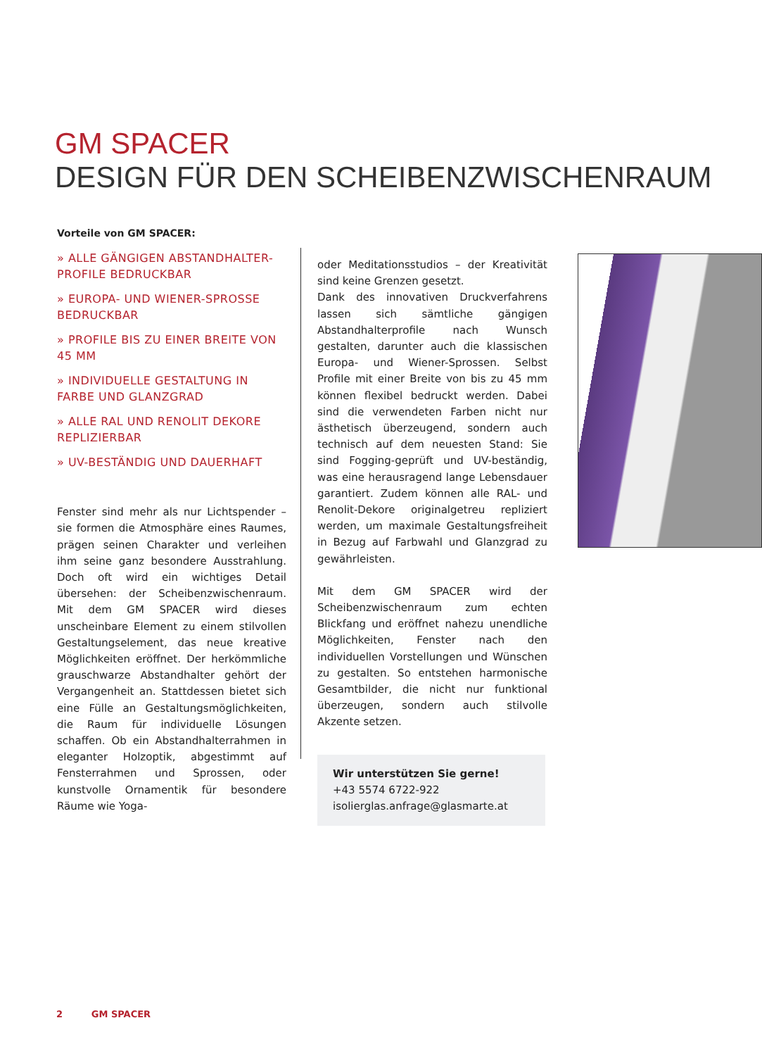GM SPACER
DESIGN FÜR DEN SCHEIBENZWISCHENRAUM
Vorteile von GM SPACER:
» ALLE GÄNGIGEN ABSTANDHALTER-PROFILE BEDRUCKBAR
» EUROPA- UND WIENER-SPROSSE BEDRUCKBAR
» PROFILE BIS ZU EINER BREITE VON 45 MM
» INDIVIDUELLE GESTALTUNG IN FARBE UND GLANZGRAD
» ALLE RAL UND RENOLIT DEKORE REPLIZIERBAR
» UV-BESTÄNDIG UND DAUERHAFT
Fenster sind mehr als nur Lichtspender – sie formen die Atmosphäre eines Raumes, prägen seinen Charakter und verleihen ihm seine ganz besondere Ausstrahlung. Doch oft wird ein wichtiges Detail übersehen: der Scheibenzwischenraum. Mit dem GM SPACER wird dieses unscheinbare Element zu einem stilvollen Gestaltungselement, das neue kreative Möglichkeiten eröffnet. Der herkömmliche grauschwarze Abstandhalter gehört der Vergangenheit an. Stattdessen bietet sich eine Fülle an Gestaltungsmöglichkeiten, die Raum für individuelle Lösungen schaffen. Ob ein Abstandhalterrahmen in eleganter Holzoptik, abgestimmt auf Fensterrahmen und Sprossen, oder kunstvolle Ornamentik für besondere Räume wie Yoga-
oder Meditationsstudios – der Kreativität sind keine Grenzen gesetzt.
Dank des innovativen Druckverfahrens lassen sich sämtliche gängigen Abstandhalterprofile nach Wunsch gestalten, darunter auch die klassischen Europa- und Wiener-Sprossen. Selbst Profile mit einer Breite von bis zu 45 mm können flexibel bedruckt werden. Dabei sind die verwendeten Farben nicht nur ästhetisch überzeugend, sondern auch technisch auf dem neuesten Stand: Sie sind Fogging-geprüft und UV-beständig, was eine herausragend lange Lebensdauer garantiert. Zudem können alle RAL- und Renolit-Dekore originalgetreu repliziert werden, um maximale Gestaltungsfreiheit in Bezug auf Farbwahl und Glanzgrad zu gewährleisten.
Mit dem GM SPACER wird der Scheibenzwischenraum zum echten Blickfang und eröffnet nahezu unendliche Möglichkeiten, Fenster nach den individuellen Vorstellungen und Wünschen zu gestalten. So entstehen harmonische Gesamtbilder, die nicht nur funktional überzeugen, sondern auch stilvolle Akzente setzen.
Wir unterstützen Sie gerne!
+43 5574 6722-922
isolierglas.anfrage@glasmarte.at
2 GM SPACER